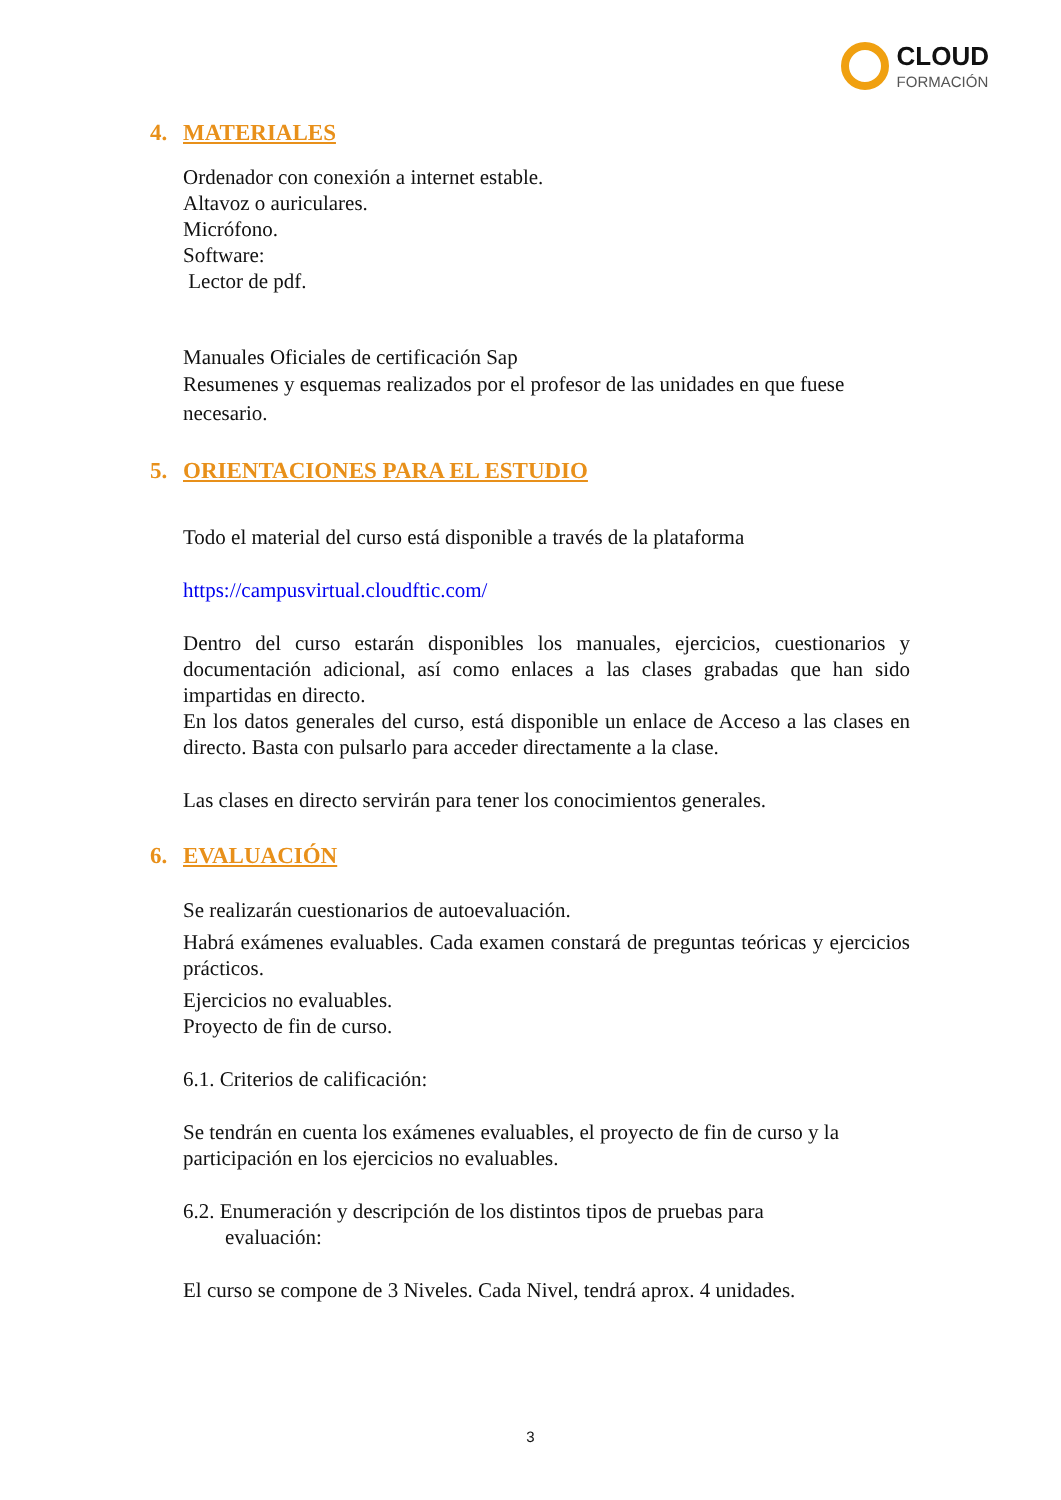CLOUD
FORMACIÓN
4. MATERIALES
Ordenador con conexión a internet estable.
Altavoz o auriculares.
Micrófono.
Software:
Lector de pdf.
Manuales Oficiales de certificación Sap
Resumenes y esquemas realizados por el profesor de las unidades en que fuese necesario.
5. ORIENTACIONES PARA EL ESTUDIO
Todo el material del curso está disponible a través de la plataforma
https://campusvirtual.cloudftic.com/
Dentro del curso estarán disponibles los manuales, ejercicios, cuestionarios y documentación adicional, así como enlaces a las clases grabadas que han sido impartidas en directo.
En los datos generales del curso, está disponible un enlace de Acceso a las clases en directo. Basta con pulsarlo para acceder directamente a la clase.
Las clases en directo servirán para tener los conocimientos generales.
6. EVALUACIÓN
Se realizarán cuestionarios de autoevaluación.
Habrá exámenes evaluables. Cada examen constará de preguntas teóricas y ejercicios prácticos.
Ejercicios no evaluables.
Proyecto de fin de curso.
6.1. Criterios de calificación:
Se tendrán en cuenta los exámenes evaluables, el proyecto de fin de curso y la participación en los ejercicios no evaluables.
6.2. Enumeración y descripción de los distintos tipos de pruebas para
evaluación:
El curso se compone de 3 Niveles. Cada Nivel, tendrá aprox. 4 unidades.
3